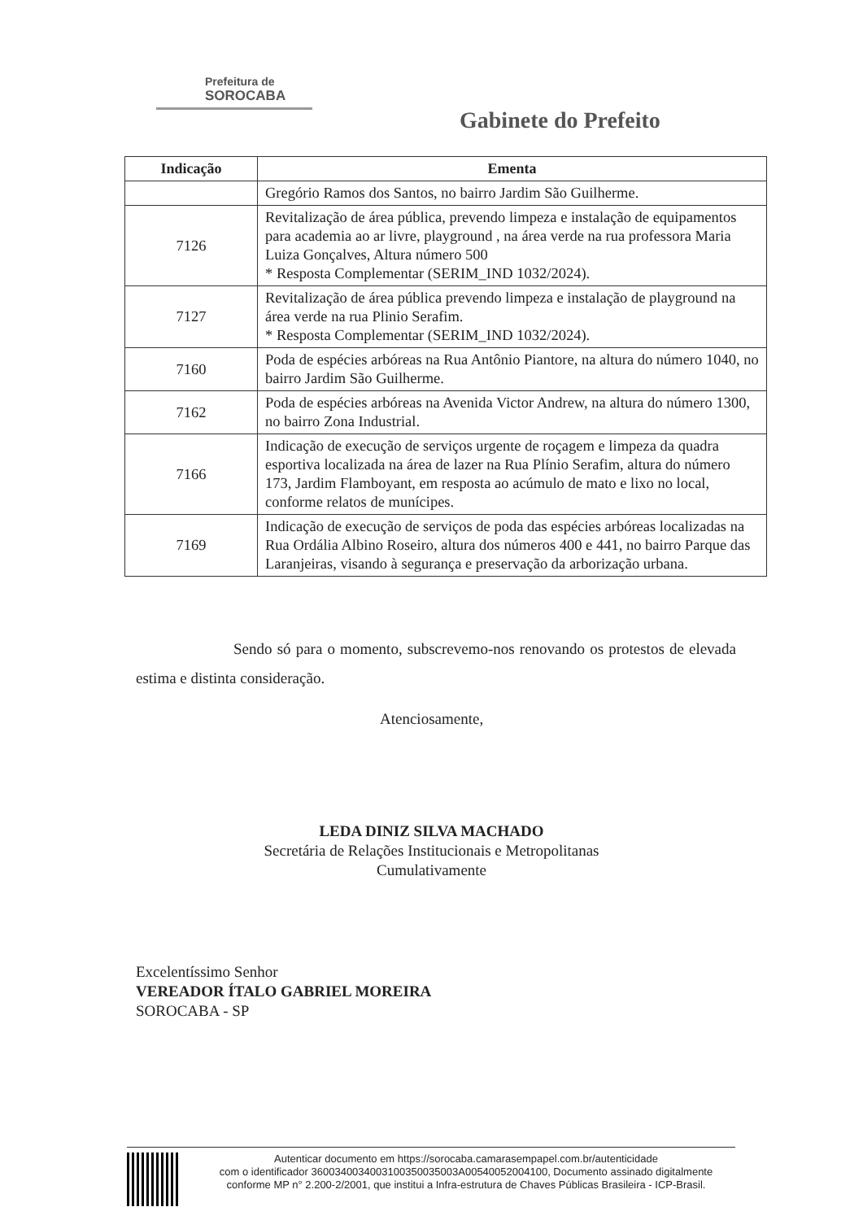Prefeitura de
SOROCABA
Gabinete do Prefeito
| Indicação | Ementa |
| --- | --- |
| | Gregório Ramos dos Santos, no bairro Jardim São Guilherme. |
| 7126 | Revitalização de área pública, prevendo limpeza e instalação de equipamentos para academia ao ar livre, playground , na área verde na rua professora Maria Luiza Gonçalves, Altura número 500 * Resposta Complementar (SERIM_IND 1032/2024). |
| 7127 | Revitalização de área pública prevendo limpeza e instalação de playground na área verde na rua Plinio Serafim. * Resposta Complementar (SERIM_IND 1032/2024). |
| 7160 | Poda de espécies arbóreas na Rua Antônio Piantore, na altura do número 1040, no bairro Jardim São Guilherme. |
| 7162 | Poda de espécies arbóreas na Avenida Victor Andrew, na altura do número 1300, no bairro Zona Industrial. |
| 7166 | Indicação de execução de serviços urgente de roçagem e limpeza da quadra esportiva localizada na área de lazer na Rua Plínio Serafim, altura do número 173, Jardim Flamboyant, em resposta ao acúmulo de mato e lixo no local, conforme relatos de munícipes. |
| 7169 | Indicação de execução de serviços de poda das espécies arbóreas localizadas na Rua Ordália Albino Roseiro, altura dos números 400 e 441, no bairro Parque das Laranjeiras, visando à segurança e preservação da arborização urbana. |
Sendo só para o momento, subscrevemo-nos renovando os protestos de elevada estima e distinta consideração.
Atenciosamente,
LEDA DINIZ SILVA MACHADO
Secretária de Relações Institucionais e Metropolitanas
Cumulativamente
Excelentíssimo Senhor
VEREADOR ÍTALO GABRIEL MOREIRA
SOROCABA - SP
Autenticar documento em https://sorocaba.camarasempapel.com.br/autenticidade
com o identificador 3600340034003100350035003A00540052004100, Documento assinado digitalmente conforme MP n° 2.200-2/2001, que institui a Infra-estrutura de Chaves Públicas Brasileira - ICP-Brasil.